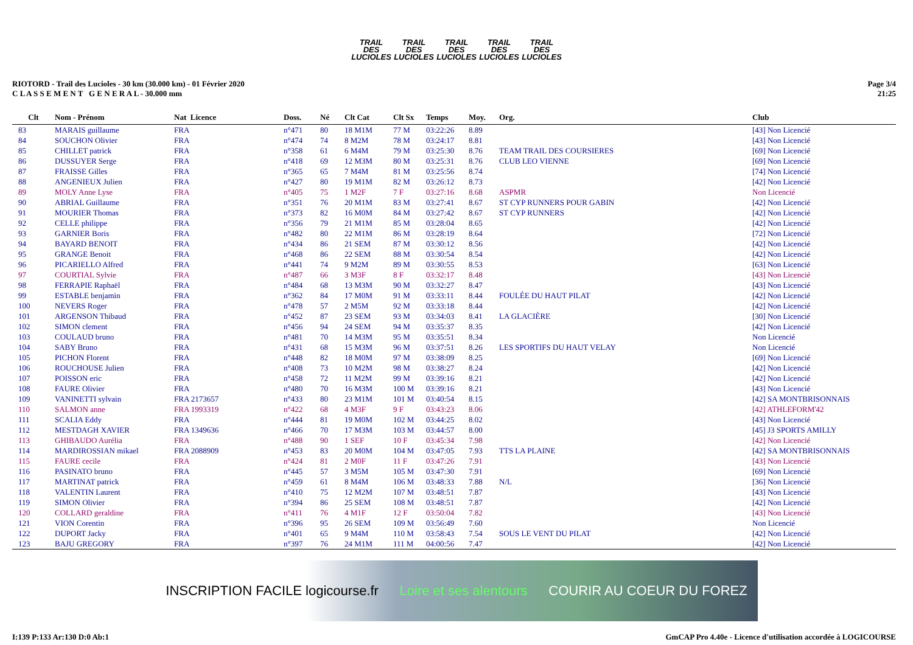TRAIL DES LUCIOLES
TRAIL DES LUCIOLES
TRAIL DES LUCIOLES
TRAIL DES LUCIOLES
TRAIL DES LUCIOLES
RIOTORD - Trail des Lucioles - 30 km (30.000 km) - 01 Février 2020
C L A S S E M E N T G E N E R A L - 30.000 mm
Page 3/4
21:25
| Clt | Nom - Prénom | Nat Licence | Doss. | Né | Clt Cat | Clt Sx | Temps | Moy. | Org. | Club |
| --- | --- | --- | --- | --- | --- | --- | --- | --- | --- | --- |
| 83 | MARAIS guillaume | FRA | n°471 | 80 | 18 M1M | 77 M | 03:22:26 | 8.89 | | [43] Non Licencié |
| 84 | SOUCHON Olivier | FRA | n°474 | 74 | 8 M2M | 78 M | 03:24:17 | 8.81 | | [43] Non Licencié |
| 85 | CHILLET patrick | FRA | n°358 | 61 | 6 M4M | 79 M | 03:25:30 | 8.76 | TEAM TRAIL DES COURSIERES | [69] Non Licencié |
| 86 | DUSSUYER Serge | FRA | n°418 | 69 | 12 M3M | 80 M | 03:25:31 | 8.76 | CLUB LEO VIENNE | [69] Non Licencié |
| 87 | FRAISSE Gilles | FRA | n°365 | 65 | 7 M4M | 81 M | 03:25:56 | 8.74 | | [74] Non Licencié |
| 88 | ANGENIEUX Julien | FRA | n°427 | 80 | 19 M1M | 82 M | 03:26:12 | 8.73 | | [42] Non Licencié |
| 89 | MOLY Anne Lyse | FRA | n°405 | 75 | 1 M2F | 7 F | 03:27:16 | 8.68 | ASPMR | Non Licencié |
| 90 | ABRIAL Guillaume | FRA | n°351 | 76 | 20 M1M | 83 M | 03:27:41 | 8.67 | ST CYP RUNNERS POUR GABIN | [42] Non Licencié |
| 91 | MOURIER Thomas | FRA | n°373 | 82 | 16 M0M | 84 M | 03:27:42 | 8.67 | ST CYP RUNNERS | [42] Non Licencié |
| 92 | CELLE philippe | FRA | n°356 | 79 | 21 M1M | 85 M | 03:28:04 | 8.65 | | [42] Non Licencié |
| 93 | GARNIER Boris | FRA | n°482 | 80 | 22 M1M | 86 M | 03:28:19 | 8.64 | | [72] Non Licencié |
| 94 | BAYARD BENOIT | FRA | n°434 | 86 | 21 SEM | 87 M | 03:30:12 | 8.56 | | [42] Non Licencié |
| 95 | GRANGE Benoit | FRA | n°468 | 86 | 22 SEM | 88 M | 03:30:54 | 8.54 | | [42] Non Licencié |
| 96 | PICARIELLO Alfred | FRA | n°441 | 74 | 9 M2M | 89 M | 03:30:55 | 8.53 | | [63] Non Licencié |
| 97 | COURTIAL Sylvie | FRA | n°487 | 66 | 3 M3F | 8 F | 03:32:17 | 8.48 | | [43] Non Licencié |
| 98 | FERRAPIE Raphaël | FRA | n°484 | 68 | 13 M3M | 90 M | 03:32:27 | 8.47 | | [43] Non Licencié |
| 99 | ESTABLE benjamin | FRA | n°362 | 84 | 17 M0M | 91 M | 03:33:11 | 8.44 | FOULÉE DU HAUT PILAT | [42] Non Licencié |
| 100 | NEVERS Roger | FRA | n°478 | 57 | 2 M5M | 92 M | 03:33:18 | 8.44 | | [42] Non Licencié |
| 101 | ARGENSON Thibaud | FRA | n°452 | 87 | 23 SEM | 93 M | 03:34:03 | 8.41 | LA GLACIÈRE | [30] Non Licencié |
| 102 | SIMON clement | FRA | n°456 | 94 | 24 SEM | 94 M | 03:35:37 | 8.35 | | [42] Non Licencié |
| 103 | COULAUD bruno | FRA | n°481 | 70 | 14 M3M | 95 M | 03:35:51 | 8.34 | | Non Licencié |
| 104 | SABY Bruno | FRA | n°431 | 68 | 15 M3M | 96 M | 03:37:51 | 8.26 | LES SPORTIFS DU HAUT VELAY | Non Licencié |
| 105 | PICHON Florent | FRA | n°448 | 82 | 18 M0M | 97 M | 03:38:09 | 8.25 | | [69] Non Licencié |
| 106 | ROUCHOUSE Julien | FRA | n°408 | 73 | 10 M2M | 98 M | 03:38:27 | 8.24 | | [42] Non Licencié |
| 107 | POISSON eric | FRA | n°458 | 72 | 11 M2M | 99 M | 03:39:16 | 8.21 | | [42] Non Licencié |
| 108 | FAURE Olivier | FRA | n°480 | 70 | 16 M3M | 100 M | 03:39:16 | 8.21 | | [43] Non Licencié |
| 109 | VANINETTI sylvain | FRA 2173657 | n°433 | 80 | 23 M1M | 101 M | 03:40:54 | 8.15 | | [42] SA MONTBRISONNAIS |
| 110 | SALMON anne | FRA 1993319 | n°422 | 68 | 4 M3F | 9 F | 03:43:23 | 8.06 | | [42] ATHLEFORM'42 |
| 111 | SCALIA Eddy | FRA | n°444 | 81 | 19 M0M | 102 M | 03:44:25 | 8.02 | | [43] Non Licencié |
| 112 | MESTDAGH XAVIER | FRA 1349636 | n°466 | 70 | 17 M3M | 103 M | 03:44:57 | 8.00 | | [45] J3 SPORTS AMILLY |
| 113 | GHIBAUDO Aurélia | FRA | n°488 | 90 | 1 SEF | 10 F | 03:45:34 | 7.98 | | [42] Non Licencié |
| 114 | MARDIROSSIAN mikael | FRA 2088909 | n°453 | 83 | 20 M0M | 104 M | 03:47:05 | 7.93 | TTS LA PLAINE | [42] SA MONTBRISONNAIS |
| 115 | FAURE cecile | FRA | n°424 | 81 | 2 M0F | 11 F | 03:47:26 | 7.91 | | [43] Non Licencié |
| 116 | PASINATO bruno | FRA | n°445 | 57 | 3 M5M | 105 M | 03:47:30 | 7.91 | | [69] Non Licencié |
| 117 | MARTINAT patrick | FRA | n°459 | 61 | 8 M4M | 106 M | 03:48:33 | 7.88 | N/L | [36] Non Licencié |
| 118 | VALENTIN Laurent | FRA | n°410 | 75 | 12 M2M | 107 M | 03:48:51 | 7.87 | | [43] Non Licencié |
| 119 | SIMON Olivier | FRA | n°394 | 86 | 25 SEM | 108 M | 03:48:51 | 7.87 | | [42] Non Licencié |
| 120 | COLLARD geraldine | FRA | n°411 | 76 | 4 M1F | 12 F | 03:50:04 | 7.82 | | [43] Non Licencié |
| 121 | VION Corentin | FRA | n°396 | 95 | 26 SEM | 109 M | 03:56:49 | 7.60 | | Non Licencié |
| 122 | DUPORT Jacky | FRA | n°401 | 65 | 9 M4M | 110 M | 03:58:43 | 7.54 | SOUS LE VENT DU PILAT | [42] Non Licencié |
| 123 | BAJU GREGORY | FRA | n°397 | 76 | 24 M1M | 111 M | 04:00:56 | 7.47 | | [42] Non Licencié |
INSCRIPTION FACILE logicourse.fr Loire et ses alentours COURIR AU COEUR DU FOREZ
I:139 P:133 Ar:130 D:0 Ab:1 GmCAP Pro 4.40e - Licence d'utilisation accordée à LOGICOURSE